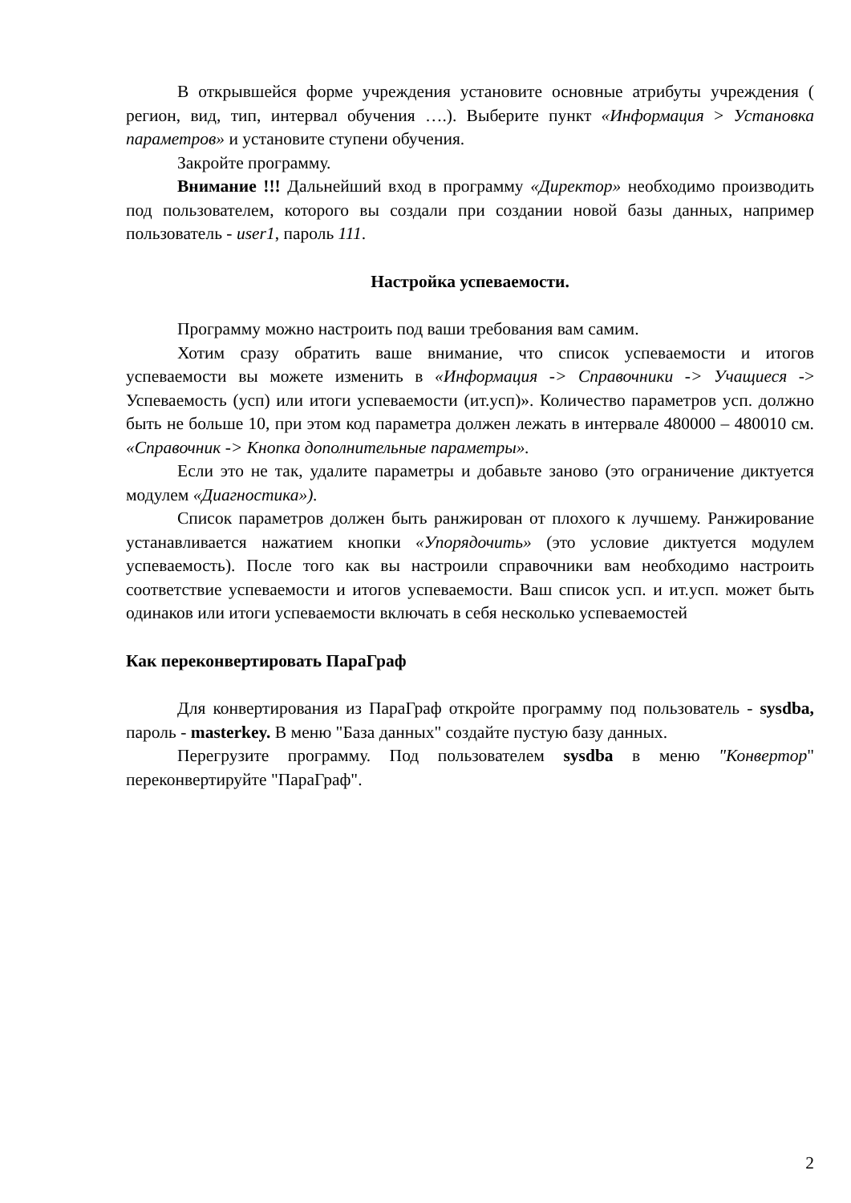В открывшейся форме учреждения установите основные атрибуты учреждения ( регион, вид, тип, интервал обучения ….). Выберите пункт «Информация > Установка параметров» и установите ступени обучения.
Закройте программу.
Внимание !!! Дальнейший вход в программу «Директор» необходимо производить под пользователем, которого вы создали при создании новой базы данных, например пользователь - user1, пароль 111.
Настройка успеваемости.
Программу можно настроить под ваши требования вам самим.
Хотим сразу обратить ваше внимание, что список успеваемости и итогов успеваемости вы можете изменить в «Информация -> Справочники -> Учащиеся -> Успеваемость (усп) или итоги успеваемости (ит.усп)». Количество параметров усп. должно быть не больше 10, при этом код параметра должен лежать в интервале 480000 – 480010 см. «Справочник -> Кнопка дополнительные параметры».
Если это не так, удалите параметры и добавьте заново (это ограничение диктуется модулем «Диагностика»).
Список параметров должен быть ранжирован от плохого к лучшему. Ранжирование устанавливается нажатием кнопки «Упорядочить» (это условие диктуется модулем успеваемость). После того как вы настроили справочники вам необходимо настроить соответствие успеваемости и итогов успеваемости. Ваш список усп. и ит.усп. может быть одинаков или итоги успеваемости включать в себя несколько успеваемостей
Как переконвертировать ПараГраф
Для конвертирования из ПараГраф откройте программу под пользователь - sysdba, пароль - masterkey. В меню "База данных" создайте пустую базу данных.
Перегрузите программу. Под пользователем sysdba в меню "Конвертор" переконвертируйте "ПараГраф".
2